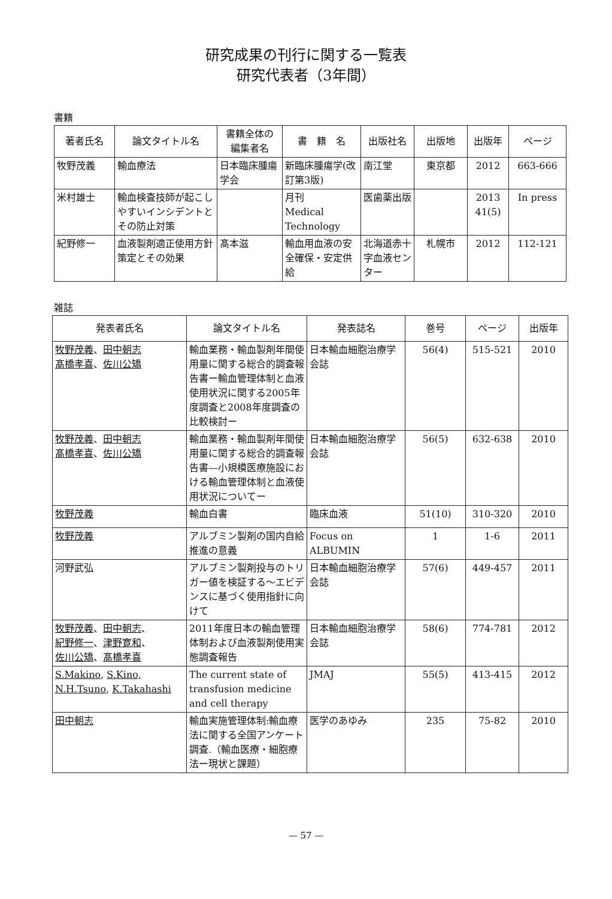研究成果の刊行に関する一覧表
研究代表者（3年間）
書籍
| 著者氏名 | 論文タイトル名 | 書籍全体の 編集者名 | 書 籍 名 | 出版社名 | 出版地 | 出版年 | ページ |
| --- | --- | --- | --- | --- | --- | --- | --- |
| 牧野茂義 | 輸血療法 | 日本臨床腫瘍学会 | 新臨床腫瘍学(改訂第3版) | 南江堂 | 東京都 | 2012 | 663-666 |
| 米村雄士 | 輸血検査技師が起こしやすいインシデントとその防止対策 | | 月刊 Medical Technology | 医歯薬出版 | | 2013 41(5) | In press |
| 紀野修一 | 血液製剤適正使用方針策定とその効果 | 髙本滋 | 輸血用血液の安全確保・安定供給 | 北海道赤十字血液センター | 札幌市 | 2012 | 112-121 |
雑誌
| 発表者氏名 | 論文タイトル名 | 発表誌名 | 巻号 | ページ | 出版年 |
| --- | --- | --- | --- | --- | --- |
| 牧野茂義 、 田中朝志 髙橋孝喜 、 佐川公矯 | 輸血業務・輸血製剤年間使用量に関する総合的調査報告書ー輸血管理体制と血液使用状況に関する2005年度調査と2008年度調査の比較検討ー | 日本輸血細胞治療学会誌 | 56(4) | 515-521 | 2010 |
| 牧野茂義 、 田中朝志 髙橋孝喜 、 佐川公矯 | 輸血業務・輸血製剤年間使用量に関する総合的調査報告書—小規模医療施設における輸血管理体制と血液使用状況についてー | 日本輸血細胞治療学会誌 | 56(5) | 632-638 | 2010 |
| 牧野茂義 | 輸血白書 | 臨床血液 | 51(10) | 310-320 | 2010 |
| 牧野茂義 | アルブミン製剤の国内自給推進の意義 | Focus on ALBUMIN | 1 | 1-6 | 2011 |
| 河野武弘 | アルブミン製剤投与のトリガー値を検証する～エビデンスに基づく使用指針に向けて | 日本輸血細胞治療学会誌 | 57(6) | 449-457 | 2011 |
| 牧野茂義 、 田中朝志 、 紀野修一 、 津野寛和 、 佐川公矯 、 髙橋孝喜 | 2011年度日本の輸血管理体制および血液製剤使用実態調査報告 | 日本輸血細胞治療学会誌 | 58(6) | 774-781 | 2012 |
| S.Makino , S.Kino, N.H.Tsuno , K.Takahashi | The current state of transfusion medicine and cell therapy | JMAJ | 55(5) | 413-415 | 2012 |
| 田中朝志 | 輸血実施管理体制:輸血療法に関する全国アンケート調査.（輸血医療・細胞療法ー現状と課題） | 医学のあゆみ | 235 | 75-82 | 2010 |
— 57 —